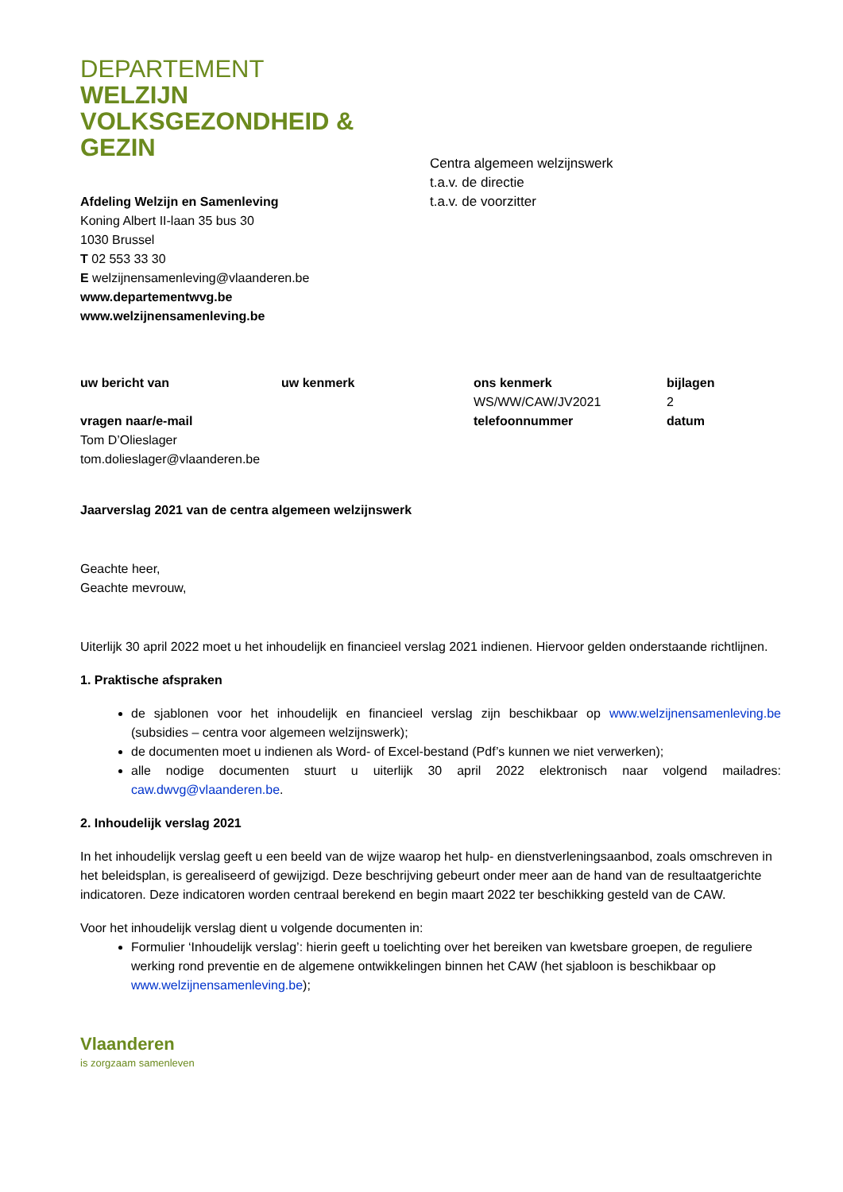DEPARTEMENT
WELZIJN
VOLKSGEZONDHEID &
GEZIN
Afdeling Welzijn en Samenleving
Koning Albert II-laan 35 bus 30
1030 Brussel
T 02 553 33 30
E welzijnensamenleving@vlaanderen.be
www.departementwvg.be
www.welzijnensamenleving.be
Centra algemeen welzijnswerk
t.a.v. de directie
t.a.v. de voorzitter
uw bericht van
uw kenmerk
ons kenmerk
WS/WW/CAW/JV2021
bijlagen
2
vragen naar/e-mail
Tom D’Olieslager
tom.dolieslager@vlaanderen.be
telefoonnummer
datum
Jaarverslag 2021 van de centra algemeen welzijnswerk
Geachte heer,
Geachte mevrouw,
Uiterlijk 30 april 2022 moet u het inhoudelijk en financieel verslag 2021 indienen. Hiervoor gelden onderstaande richtlijnen.
1. Praktische afspraken
de sjablonen voor het inhoudelijk en financieel verslag zijn beschikbaar op www.welzijnensamenleving.be (subsidies – centra voor algemeen welzijnswerk);
de documenten moet u indienen als Word- of Excel-bestand (Pdf’s kunnen we niet verwerken);
alle nodige documenten stuurt u uiterlijk 30 april 2022 elektronisch naar volgend mailadres: caw.dwvg@vlaanderen.be.
2. Inhoudelijk verslag 2021
In het inhoudelijk verslag geeft u een beeld van de wijze waarop het hulp- en dienstverleningsaanbod, zoals omschreven in het beleidsplan, is gerealiseerd of gewijzigd. Deze beschrijving gebeurt onder meer aan de hand van de resultaatgerichte indicatoren. Deze indicatoren worden centraal berekend en begin maart 2022 ter beschikking gesteld van de CAW.
Voor het inhoudelijk verslag dient u volgende documenten in:
Formulier ‘Inhoudelijk verslag’: hierin geeft u toelichting over het bereiken van kwetsbare groepen, de reguliere werking rond preventie en de algemene ontwikkelingen binnen het CAW (het sjabloon is beschikbaar op www.welzijnensamenleving.be);
Vlaanderen
is zorgzaam samenleven